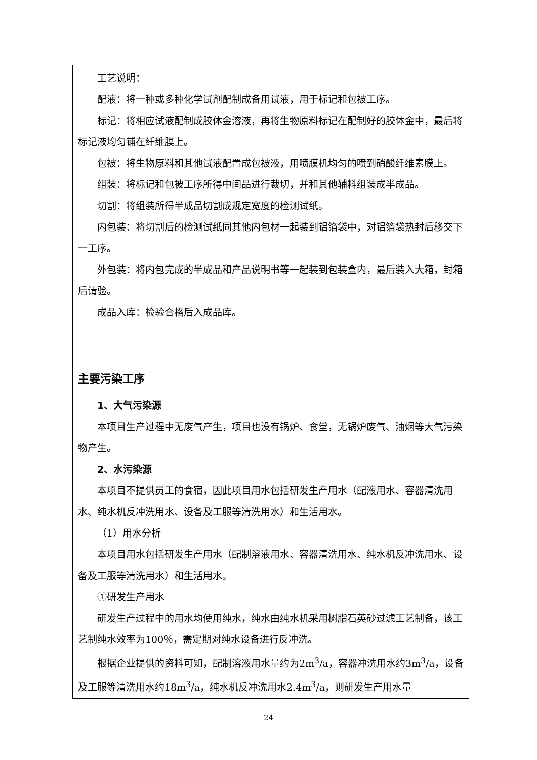工艺说明：
配液：将一种或多种化学试剂配制成备用试液，用于标记和包被工序。
标记：将相应试液配制成胶体金溶液，再将生物原料标记在配制好的胶体金中，最后将标记液均匀铺在纤维膜上。
包被：将生物原料和其他试液配置成包被液，用喷膜机均匀的喷到硝酸纤维素膜上。
组装：将标记和包被工序所得中间品进行裁切，并和其他辅料组装成半成品。
切割：将组装所得半成品切割成规定宽度的检测试纸。
内包装：将切割后的检测试纸同其他内包材一起装到铝箔袋中，对铝箔袋热封后移交下一工序。
外包装：将内包完成的半成品和产品说明书等一起装到包装盒内，最后装入大箱，封箱后请验。
成品入库：检验合格后入成品库。
主要污染工序
1、大气污染源
本项目生产过程中无废气产生，项目也没有锅炉、食堂，无锅炉废气、油烟等大气污染物产生。
2、水污染源
本项目不提供员工的食宿，因此项目用水包括研发生产用水（配液用水、容器清洗用水、纯水机反冲洗用水、设备及工服等清洗用水）和生活用水。
（1）用水分析
本项目用水包括研发生产用水（配制溶液用水、容器清洗用水、纯水机反冲洗用水、设备及工服等清洗用水）和生活用水。
①研发生产用水
研发生产过程中的用水均使用纯水，纯水由纯水机采用树脂石英砂过滤工艺制备，该工艺制纯水效率为100％，需定期对纯水设备进行反冲洗。
根据企业提供的资料可知，配制溶液用水量约为2m<sup>3</sup>/a，容器冲洗用水约3m<sup>3</sup>/a，设备及工服等清洗用水约18m<sup>3</sup>/a，纯水机反冲洗用水2.4m<sup>3</sup>/a，则研发生产用水量
24